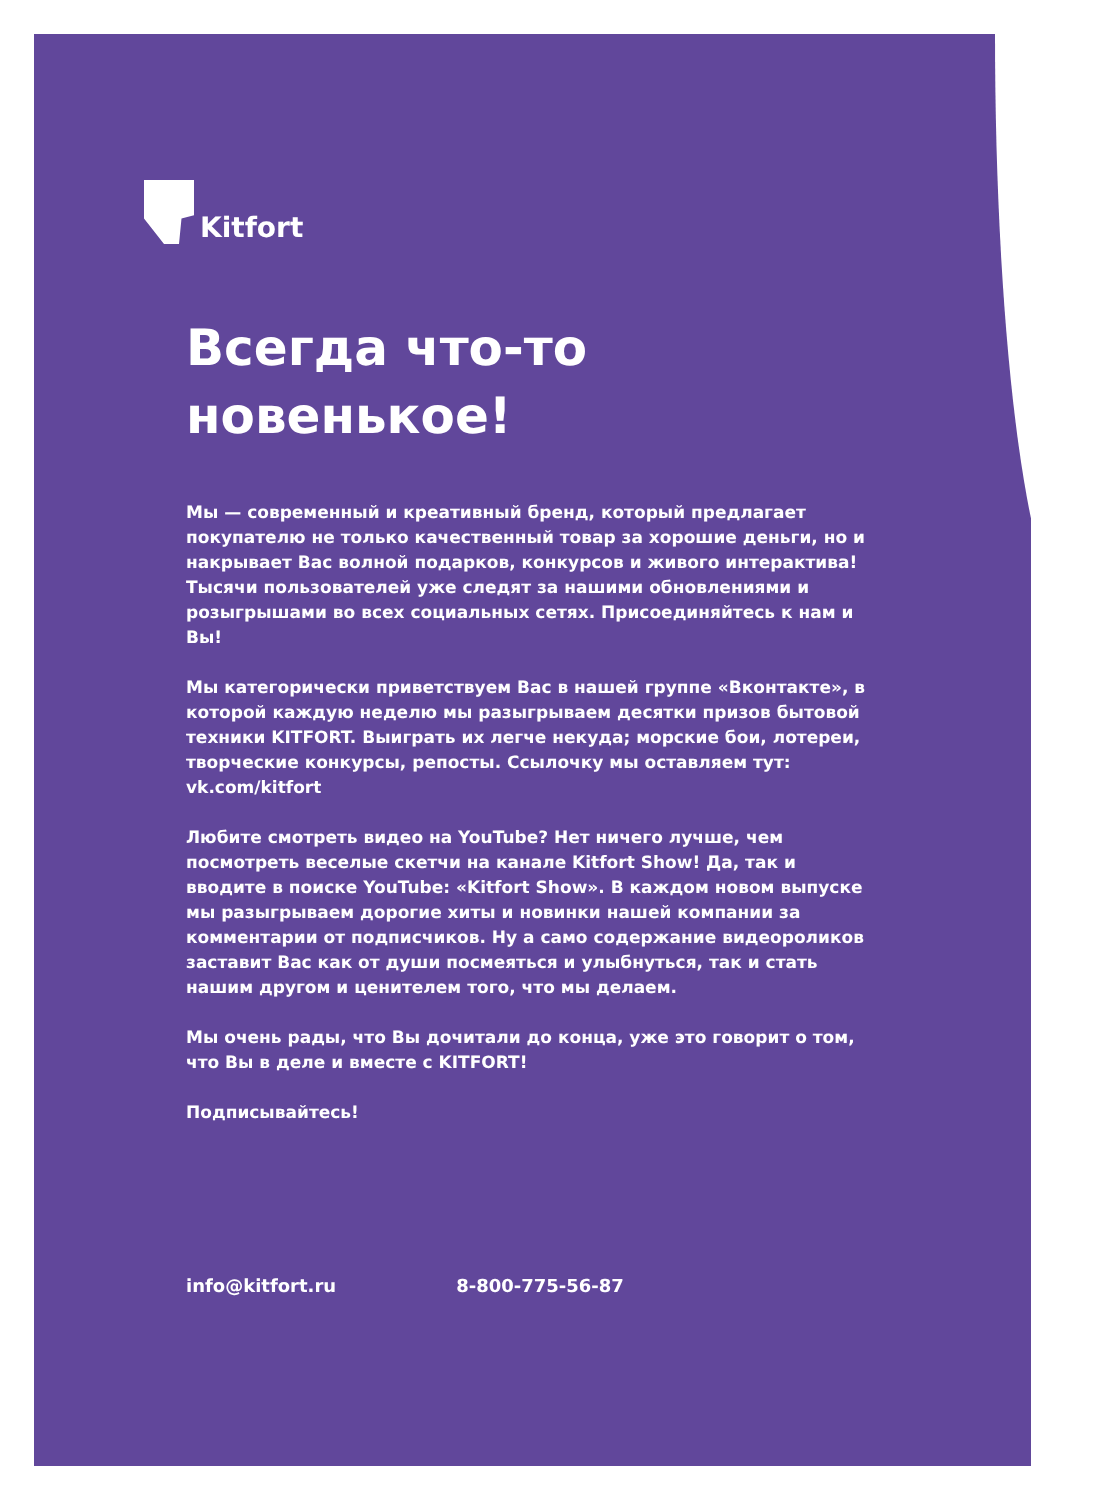Kitfort
Всегда что-то новенькое!
Мы — современный и креативный бренд, который предлагает покупателю не только качественный товар за хорошие день­ги, но и накрывает Вас волной подарков, конкурсов и живого интерактива! Тысячи пользователей уже следят за нашими обновлениями и розыгрышами во всех социальных сетях. При­соединяйтесь к нам и Вы!
Мы категорически приветствуем Вас в нашей группе «Вкон­такте», в которой каждую неделю мы разыгрываем десятки призов бытовой техники KITFORT. Выиграть их легче некуда; морские бои, лотереи, творческие конкурсы, репосты. Ссылочку мы оставляем тут: vk.com/kitfort
Любите смотреть видео на YouTube? Нет ничего лучше, чем посмотреть веселые скетчи на канале Kitfort Show! Да, так и вводите в поиске YouTube: «Kitfort Show». В каждом новом выпуске мы разыгрываем дорогие хиты и новинки нашей компании за комментарии от подписчиков. Ну а само содержание видеороликов заставит Вас как от души посме­яться и улыбнуться, так и стать нашим другом и ценителем того, что мы делаем.
Мы очень рады, что Вы дочитали до конца, уже это говорит о том, что Вы в деле и вместе с KITFORT!
Подписывайтесь!
info@kitfort.ru 8-800-775-56-87